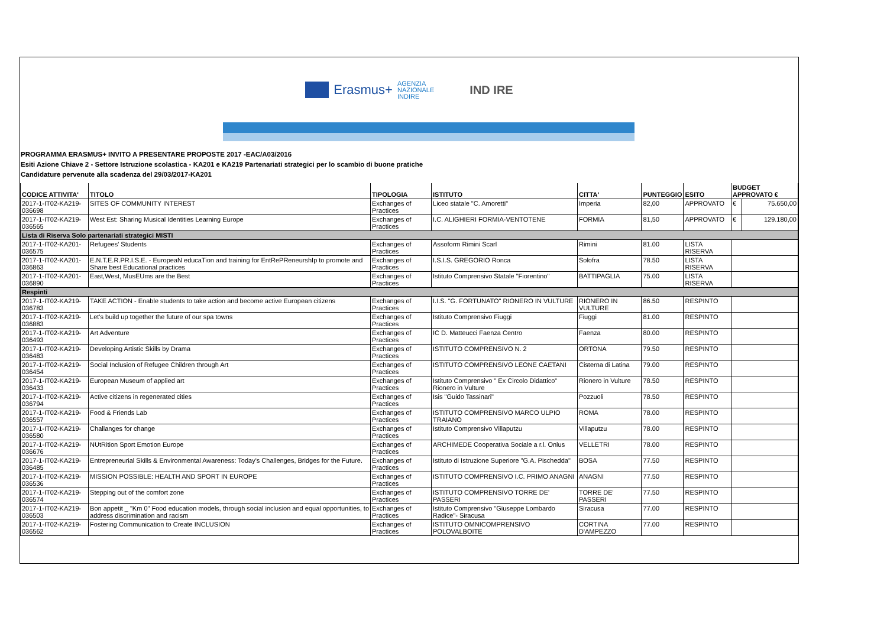Erasmus+
AGENZIA
NAZIONALE
INDIRE
IND IRE
PROGRAMMA ERASMUS+ INVITO A PRESENTARE PROPOSTE 2017 -EAC/A03/2016
Esiti Azione Chiave 2 - Settore Istruzione scolastica - KA201 e KA219 Partenariati strategici per lo scambio di buone pratiche
Candidature pervenute alla scadenza del 29/03/2017-KA201
| CODICE ATTIVITA' | TITOLO | TIPOLOGIA | ISTITUTO | CITTA' | PUNTEGGIO | ESITO | BUDGET APPROVATO € | |
| --- | --- | --- | --- | --- | --- | --- | --- | --- |
| 2017-1-IT02-KA219-036698 | SITES OF COMMUNITY INTEREST | Exchanges of Practices | Liceo statale "C. Amoretti" | Imperia | 82,00 | APPROVATO | € | 75.650,00 |
| 2017-1-IT02-KA219-036565 | West Est: Sharing Musical Identities Learning Europe | Exchanges of Practices | I.C. ALIGHIERI FORMIA-VENTOTENE | FORMIA | 81,50 | APPROVATO | € | 129.180,00 |
| Lista di Riserva Solo partenariati strategici MISTI | | | | | | | | |
| 2017-1-IT02-KA201-036575 | Refugees' Students | Exchanges of Practices | Assoform Rimini Scarl | Rimini | 81.00 | LISTA RISERVA | | |
| 2017-1-IT02-KA201-036863 | E.N.T.E.R.PR.I.S.E. - EuropeaN educaTion and training for EntRePReneurshIp to promote and Share best Educational practices | Exchanges of Practices | I.S.I.S. GREGORIO Ronca | Solofra | 78.50 | LISTA RISERVA | | |
| 2017-1-IT02-KA201-036890 | East,West, MusEUms are the Best | Exchanges of Practices | Istituto Comprensivo Statale "Fiorentino" | BATTIPAGLIA | 75.00 | LISTA RISERVA | | |
| Respinti | | | | | | | | |
| 2017-1-IT02-KA219-036783 | TAKE ACTION - Enable students to take action and become active European citizens | Exchanges of Practices | I.I.S. "G. FORTUNATO" RIONERO IN VULTURE | RIONERO IN VULTURE | 86.50 | RESPINTO | | |
| 2017-1-IT02-KA219-036883 | Let's build up together the future of our spa towns | Exchanges of Practices | Istituto Comprensivo Fiuggi | Fiuggi | 81.00 | RESPINTO | | |
| 2017-1-IT02-KA219-036493 | Art Adventure | Exchanges of Practices | IC D. Matteucci Faenza Centro | Faenza | 80.00 | RESPINTO | | |
| 2017-1-IT02-KA219-036483 | Developing Artistic Skills by Drama | Exchanges of Practices | ISTITUTO COMPRENSIVO N. 2 | ORTONA | 79.50 | RESPINTO | | |
| 2017-1-IT02-KA219-036454 | Social Inclusion of Refugee Children through Art | Exchanges of Practices | ISTITUTO COMPRENSIVO LEONE CAETANI | Cisterna di Latina | 79.00 | RESPINTO | | |
| 2017-1-IT02-KA219-036433 | European Museum of applied art | Exchanges of Practices | Istituto Comprensivo " Ex Circolo Didattico" Rionero in Vulture | Rionero in Vulture | 78.50 | RESPINTO | | |
| 2017-1-IT02-KA219-036794 | Active citizens in regenerated cities | Exchanges of Practices | Isis "Guido Tassinari" | Pozzuoli | 78.50 | RESPINTO | | |
| 2017-1-IT02-KA219-036557 | Food & Friends Lab | Exchanges of Practices | ISTITUTO COMPRENSIVO MARCO ULPIO TRAIANO | ROMA | 78.00 | RESPINTO | | |
| 2017-1-IT02-KA219-036580 | Challanges for change | Exchanges of Practices | Istituto Comprensivo Villaputzu | Villaputzu | 78.00 | RESPINTO | | |
| 2017-1-IT02-KA219-036676 | NUtRition Sport Emotion Europe | Exchanges of Practices | ARCHIMEDE Cooperativa Sociale a r.l. Onlus | VELLETRI | 78.00 | RESPINTO | | |
| 2017-1-IT02-KA219-036485 | Entrepreneurial Skills & Environmental Awareness: Today's Challenges, Bridges for the Future. | Exchanges of Practices | Istituto di Istruzione Superiore "G.A. Pischedda" | BOSA | 77.50 | RESPINTO | | |
| 2017-1-IT02-KA219-036536 | MISSION POSSIBLE: HEALTH AND SPORT IN EUROPE | Exchanges of Practices | ISTITUTO COMPRENSIVO I.C. PRIMO ANAGNI | ANAGNI | 77.50 | RESPINTO | | |
| 2017-1-IT02-KA219-036574 | Stepping out of the comfort zone | Exchanges of Practices | ISTITUTO COMPRENSIVO TORRE DE' PASSERI | TORRE DE' PASSERI | 77.50 | RESPINTO | | |
| 2017-1-IT02-KA219-036503 | Bon appetit _ "Km 0" Food education models, through social inclusion and equal opportunities, to address discrimination and racism | Exchanges of Practices | Istituto Comprensivo "Giuseppe Lombardo Radice"- Siracusa | Siracusa | 77.00 | RESPINTO | | |
| 2017-1-IT02-KA219-036562 | Fostering Communication to Create INCLUSION | Exchanges of Practices | ISTITUTO OMNICOMPRENSIVO POLOVALBOITE | CORTINA D'AMPEZZO | 77.00 | RESPINTO | | |